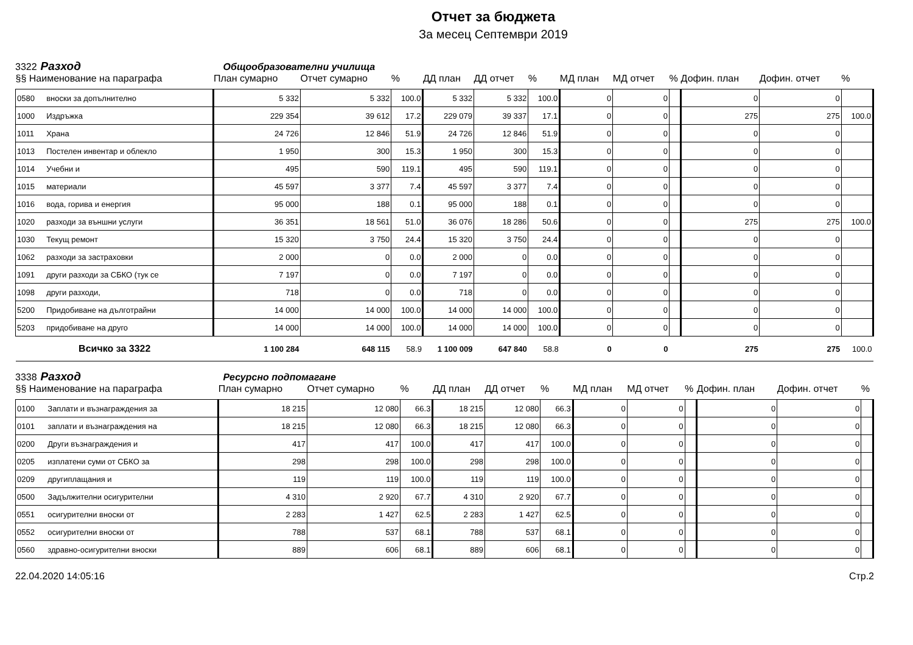Отчет за бюджета
За месец Септември 2019
3322 Разход Общообразователни училища
| §§ Наименование на параграфа | | План сумарно | Отчет сумарно | % | ДД план | ДД отчет | % | МД план | МД отчет | % | Дофин. план | Дофин. отчет | % |
| --- | --- | --- | --- | --- | --- | --- | --- | --- | --- | --- | --- | --- | --- |
| 0580 | вноски за допълнително | 5 332 | 5 332 | 100.0 | 5 332 | 5 332 | 100.0 | 0 | 0 | | 0 | 0 | |
| 1000 | Издръжка | 229 354 | 39 612 | 17.2 | 229 079 | 39 337 | 17.1 | 0 | 0 | | 275 | 275 | 100.0 |
| 1011 | Храна | 24 726 | 12 846 | 51.9 | 24 726 | 12 846 | 51.9 | 0 | 0 | | 0 | 0 | |
| 1013 | Постелен инвентар и облекло | 1 950 | 300 | 15.3 | 1 950 | 300 | 15.3 | 0 | 0 | | 0 | 0 | |
| 1014 | Учебни и | 495 | 590 | 119.1 | 495 | 590 | 119.1 | 0 | 0 | | 0 | 0 | |
| 1015 | материали | 45 597 | 3 377 | 7.4 | 45 597 | 3 377 | 7.4 | 0 | 0 | | 0 | 0 | |
| 1016 | вода, горива и енергия | 95 000 | 188 | 0.1 | 95 000 | 188 | 0.1 | 0 | 0 | | 0 | 0 | |
| 1020 | разходи за външни услуги | 36 351 | 18 561 | 51.0 | 36 076 | 18 286 | 50.6 | 0 | 0 | | 275 | 275 | 100.0 |
| 1030 | Текущ ремонт | 15 320 | 3 750 | 24.4 | 15 320 | 3 750 | 24.4 | 0 | 0 | | 0 | 0 | |
| 1062 | разходи за застраховки | 2 000 | 0 | 0.0 | 2 000 | 0 | 0.0 | 0 | 0 | | 0 | 0 | |
| 1091 | други разходи за СБКО (тук се | 7 197 | 0 | 0.0 | 7 197 | 0 | 0.0 | 0 | 0 | | 0 | 0 | |
| 1098 | други разходи, | 718 | 0 | 0.0 | 718 | 0 | 0.0 | 0 | 0 | | 0 | 0 | |
| 5200 | Придобиване на дълготрайни | 14 000 | 14 000 | 100.0 | 14 000 | 14 000 | 100.0 | 0 | 0 | | 0 | 0 | |
| 5203 | придобиване на друго | 14 000 | 14 000 | 100.0 | 14 000 | 14 000 | 100.0 | 0 | 0 | | 0 | 0 | |
| Всичко за 3322 | | 1 100 284 | 648 115 | 58.9 | 1 100 009 | 647 840 | 58.8 | 0 | 0 | | 275 | 275 | 100.0 |
3338 Разход Ресурсно подпомагане
| §§ Наименование на параграфа | | План сумарно | Отчет сумарно | % | ДД план | ДД отчет | % | МД план | МД отчет | % | Дофин. план | Дофин. отчет | % |
| --- | --- | --- | --- | --- | --- | --- | --- | --- | --- | --- | --- | --- | --- |
| 0100 | Заплати и възнаграждения за | 18 215 | 12 080 | 66.3 | 18 215 | 12 080 | 66.3 | 0 | 0 | | 0 | 0 | |
| 0101 | заплати и възнаграждения на | 18 215 | 12 080 | 66.3 | 18 215 | 12 080 | 66.3 | 0 | 0 | | 0 | 0 | |
| 0200 | Други възнаграждения и | 417 | 417 | 100.0 | 417 | 417 | 100.0 | 0 | 0 | | 0 | 0 | |
| 0205 | изплатени суми от СБКО за | 298 | 298 | 100.0 | 298 | 298 | 100.0 | 0 | 0 | | 0 | 0 | |
| 0209 | другиплащания и | 119 | 119 | 100.0 | 119 | 119 | 100.0 | 0 | 0 | | 0 | 0 | |
| 0500 | Задължителни осигурителни | 4 310 | 2 920 | 67.7 | 4 310 | 2 920 | 67.7 | 0 | 0 | | 0 | 0 | |
| 0551 | осигурителни вноски от | 2 283 | 1 427 | 62.5 | 2 283 | 1 427 | 62.5 | 0 | 0 | | 0 | 0 | |
| 0552 | осигурителни вноски от | 788 | 537 | 68.1 | 788 | 537 | 68.1 | 0 | 0 | | 0 | 0 | |
| 0560 | здравно-осигурителни вноски | 889 | 606 | 68.1 | 889 | 606 | 68.1 | 0 | 0 | | 0 | 0 | |
22.04.2020 14:05:16 Стр.2